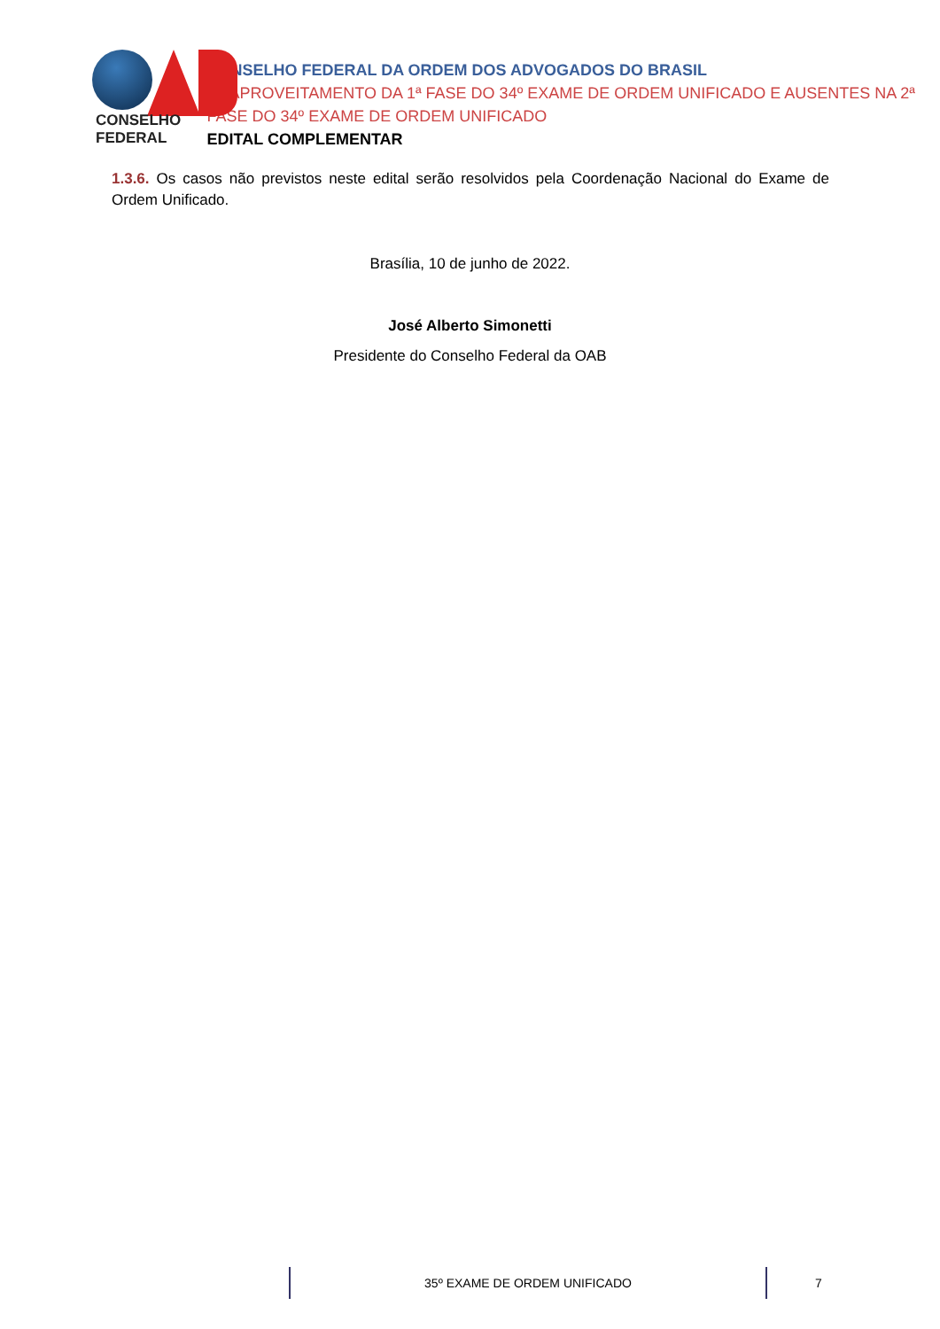CONSELHO FEDERAL
CONSELHO FEDERAL DA ORDEM DOS ADVOGADOS DO BRASIL
REAPROVEITAMENTO DA 1ª FASE DO 34º EXAME DE ORDEM UNIFICADO E AUSENTES NA 2ª FASE DO 34º EXAME DE ORDEM UNIFICADO
EDITAL COMPLEMENTAR
1.3.6. Os casos não previstos neste edital serão resolvidos pela Coordenação Nacional do Exame de Ordem Unificado.
Brasília, 10 de junho de 2022.
José Alberto Simonetti
Presidente do Conselho Federal da OAB
35º EXAME DE ORDEM UNIFICADO 7